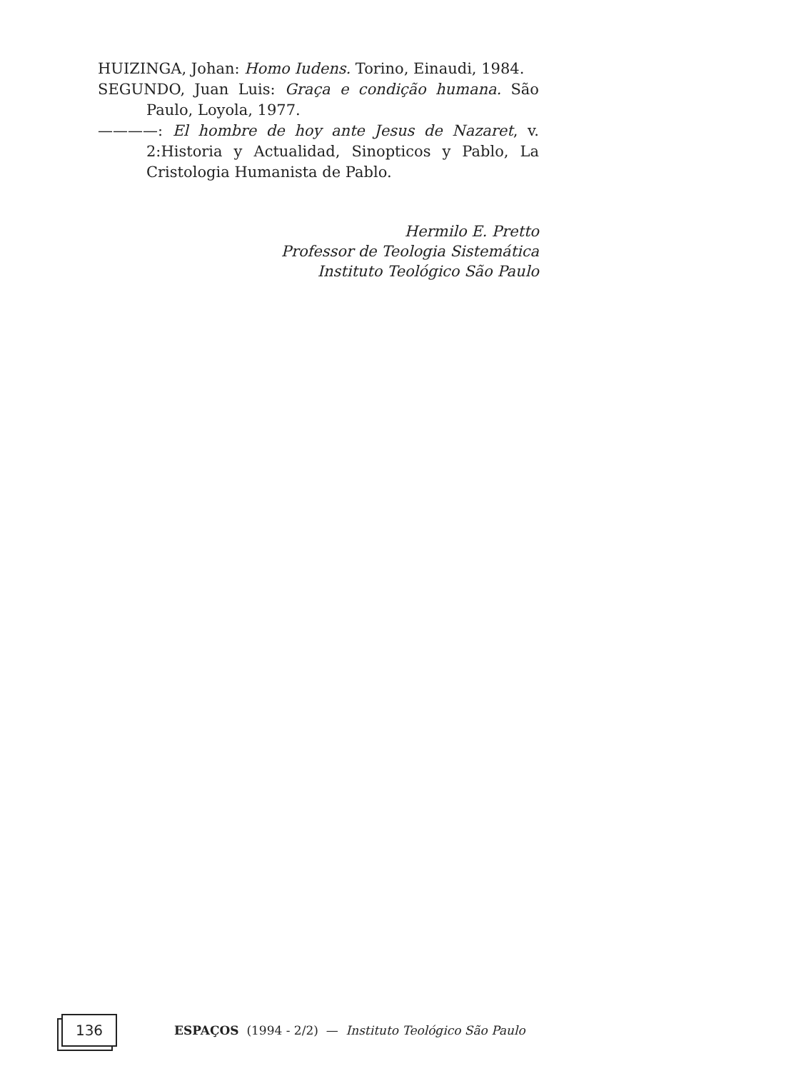HUIZINGA, Johan: Homo Iudens. Torino, Einaudi, 1984.
SEGUNDO, Juan Luis: Graça e condição humana. São Paulo, Loyola, 1977.
————: El hombre de hoy ante Jesus de Nazaret, v. 2:Historia y Actualidad, Sinopticos y Pablo, La Cristologia Humanista de Pablo.
Hermilo E. Pretto
Professor de Teologia Sistemática
Instituto Teológico São Paulo
136
ESPAÇOS (1994 - 2/2) — Instituto Teológico São Paulo